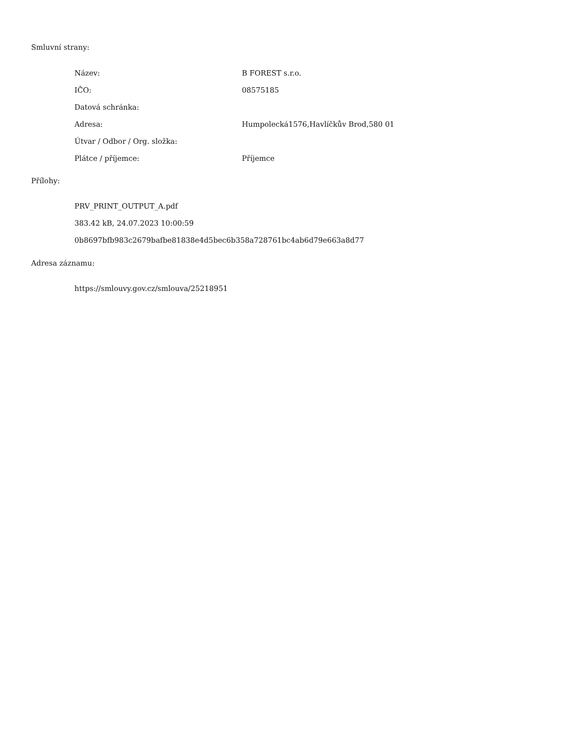Smluvní strany:
| Název: | B FOREST s.r.o. |
| IČO: | 08575185 |
| Datová schránka: | |
| Adresa: | Humpolecká1576,Havlíčkův Brod,580 01 |
| Útvar / Odbor / Org. složka: | |
| Plátce / příjemce: | Příjemce |
Přílohy:
PRV_PRINT_OUTPUT_A.pdf
383.42 kB, 24.07.2023 10:00:59
0b8697bfb983c2679bafbe81838e4d5bec6b358a728761bc4ab6d79e663a8d77
Adresa záznamu:
https://smlouvy.gov.cz/smlouva/25218951